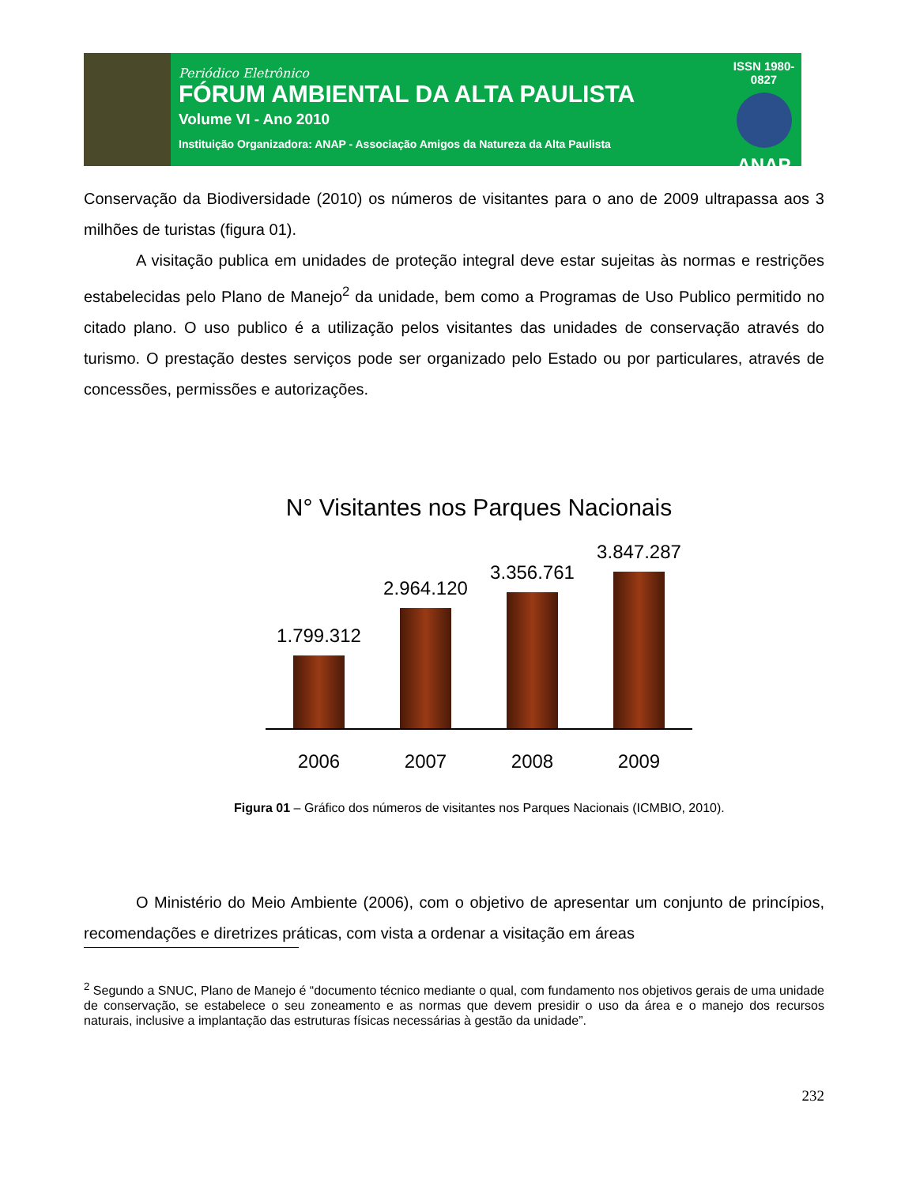Periódico Eletrônico
FÓRUM AMBIENTAL DA ALTA PAULISTA
Volume VI - Ano 2010
Instituição Organizadora: ANAP - Associação Amigos da Natureza da Alta Paulista
ISSN 1980-0827
ANAP
Conservação da Biodiversidade (2010) os números de visitantes para o ano de 2009 ultrapassa aos 3 milhões de turistas (figura 01).
A visitação publica em unidades de proteção integral deve estar sujeitas às normas e restrições estabelecidas pelo Plano de Manejo<sup>2</sup> da unidade, bem como a Programas de Uso Publico permitido no citado plano. O uso publico é a utilização pelos visitantes das unidades de conservação através do turismo. O prestação destes serviços pode ser organizado pelo Estado ou por particulares, através de concessões, permissões e autorizações.
N° Visitantes nos Parques Nacionais
1.799.312
2.964.120
3.356.761
3.847.287
2006 2007 2008 2009
Figura 01 – Gráfico dos números de visitantes nos Parques Nacionais (ICMBIO, 2010).
O Ministério do Meio Ambiente (2006), com o objetivo de apresentar um conjunto de princípios, recomendações e diretrizes práticas, com vista a ordenar a visitação em áreas
<sup>2</sup> Segundo a SNUC, Plano de Manejo é “documento técnico mediante o qual, com fundamento nos objetivos gerais de uma unidade de conservação, se estabelece o seu zoneamento e as normas que devem presidir o uso da área e o manejo dos recursos naturais, inclusive a implantação das estruturas físicas necessárias à gestão da unidade”.
232